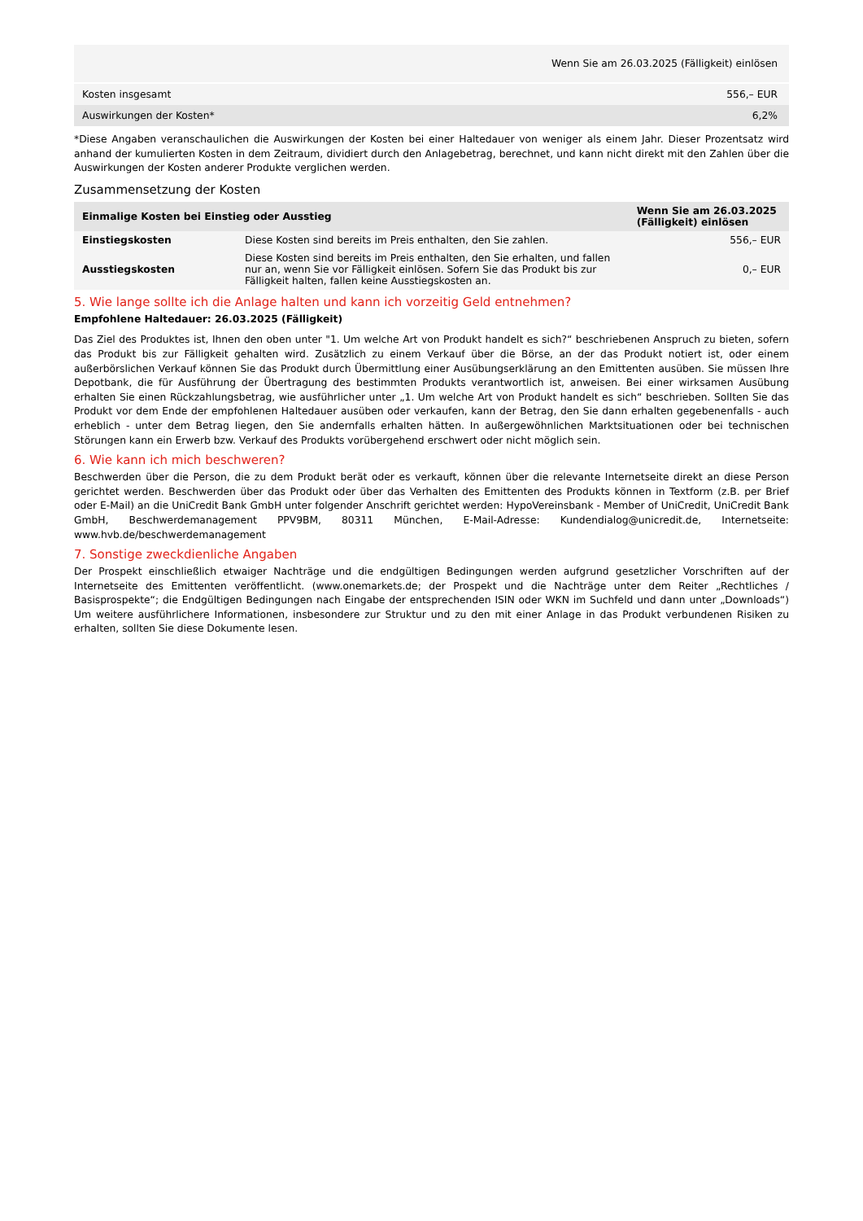| Wenn Sie am 26.03.2025 (Fälligkeit) einlösen | |
| --- | --- |
| Kosten insgesamt | 556,– EUR |
| Auswirkungen der Kosten* | 6,2% |
*Diese Angaben veranschaulichen die Auswirkungen der Kosten bei einer Haltedauer von weniger als einem Jahr. Dieser Prozentsatz wird anhand der kumulierten Kosten in dem Zeitraum, dividiert durch den Anlagebetrag, berechnet, und kann nicht direkt mit den Zahlen über die Auswirkungen der Kosten anderer Produkte verglichen werden.
Zusammensetzung der Kosten
| Einmalige Kosten bei Einstieg oder Ausstieg | | Wenn Sie am 26.03.2025 (Fälligkeit) einlösen |
| --- | --- | --- |
| Einstiegskosten | Diese Kosten sind bereits im Preis enthalten, den Sie zahlen. | 556,– EUR |
| Ausstiegskosten | Diese Kosten sind bereits im Preis enthalten, den Sie erhalten, und fallen nur an, wenn Sie vor Fälligkeit einlösen. Sofern Sie das Produkt bis zur Fälligkeit halten, fallen keine Ausstiegskosten an. | 0,– EUR |
5. Wie lange sollte ich die Anlage halten und kann ich vorzeitig Geld entnehmen?
Empfohlene Haltedauer: 26.03.2025 (Fälligkeit)
Das Ziel des Produktes ist, Ihnen den oben unter "1. Um welche Art von Produkt handelt es sich?“ beschriebenen Anspruch zu bieten, sofern das Produkt bis zur Fälligkeit gehalten wird. Zusätzlich zu einem Verkauf über die Börse, an der das Produkt notiert ist, oder einem außerbörslichen Verkauf können Sie das Produkt durch Übermittlung einer Ausübungserklärung an den Emittenten ausüben. Sie müssen Ihre Depotbank, die für Ausführung der Übertragung des bestimmten Produkts verantwortlich ist, anweisen. Bei einer wirksamen Ausübung erhalten Sie einen Rückzahlungsbetrag, wie ausführlicher unter „1. Um welche Art von Produkt handelt es sich“ beschrieben. Sollten Sie das Produkt vor dem Ende der empfohlenen Haltedauer ausüben oder verkaufen, kann der Betrag, den Sie dann erhalten gegebenenfalls - auch erheblich - unter dem Betrag liegen, den Sie andernfalls erhalten hätten. In außergewöhnlichen Marktsituationen oder bei technischen Störungen kann ein Erwerb bzw. Verkauf des Produkts vorübergehend erschwert oder nicht möglich sein.
6. Wie kann ich mich beschweren?
Beschwerden über die Person, die zu dem Produkt berät oder es verkauft, können über die relevante Internetseite direkt an diese Person gerichtet werden. Beschwerden über das Produkt oder über das Verhalten des Emittenten des Produkts können in Textform (z.B. per Brief oder E-Mail) an die UniCredit Bank GmbH unter folgender Anschrift gerichtet werden: HypoVereinsbank - Member of UniCredit, UniCredit Bank GmbH, Beschwerdemanagement PPV9BM, 80311 München, E-Mail-Adresse: Kundendialog@unicredit.de, Internetseite: www.hvb.de/beschwerdemanagement
7. Sonstige zweckdienliche Angaben
Der Prospekt einschließlich etwaiger Nachträge und die endgültigen Bedingungen werden aufgrund gesetzlicher Vorschriften auf der Internetseite des Emittenten veröffentlicht. (www.onemarkets.de; der Prospekt und die Nachträge unter dem Reiter „Rechtliches / Basisprospekte“; die Endgültigen Bedingungen nach Eingabe der entsprechenden ISIN oder WKN im Suchfeld und dann unter „Downloads“) Um weitere ausführlichere Informationen, insbesondere zur Struktur und zu den mit einer Anlage in das Produkt verbundenen Risiken zu erhalten, sollten Sie diese Dokumente lesen.